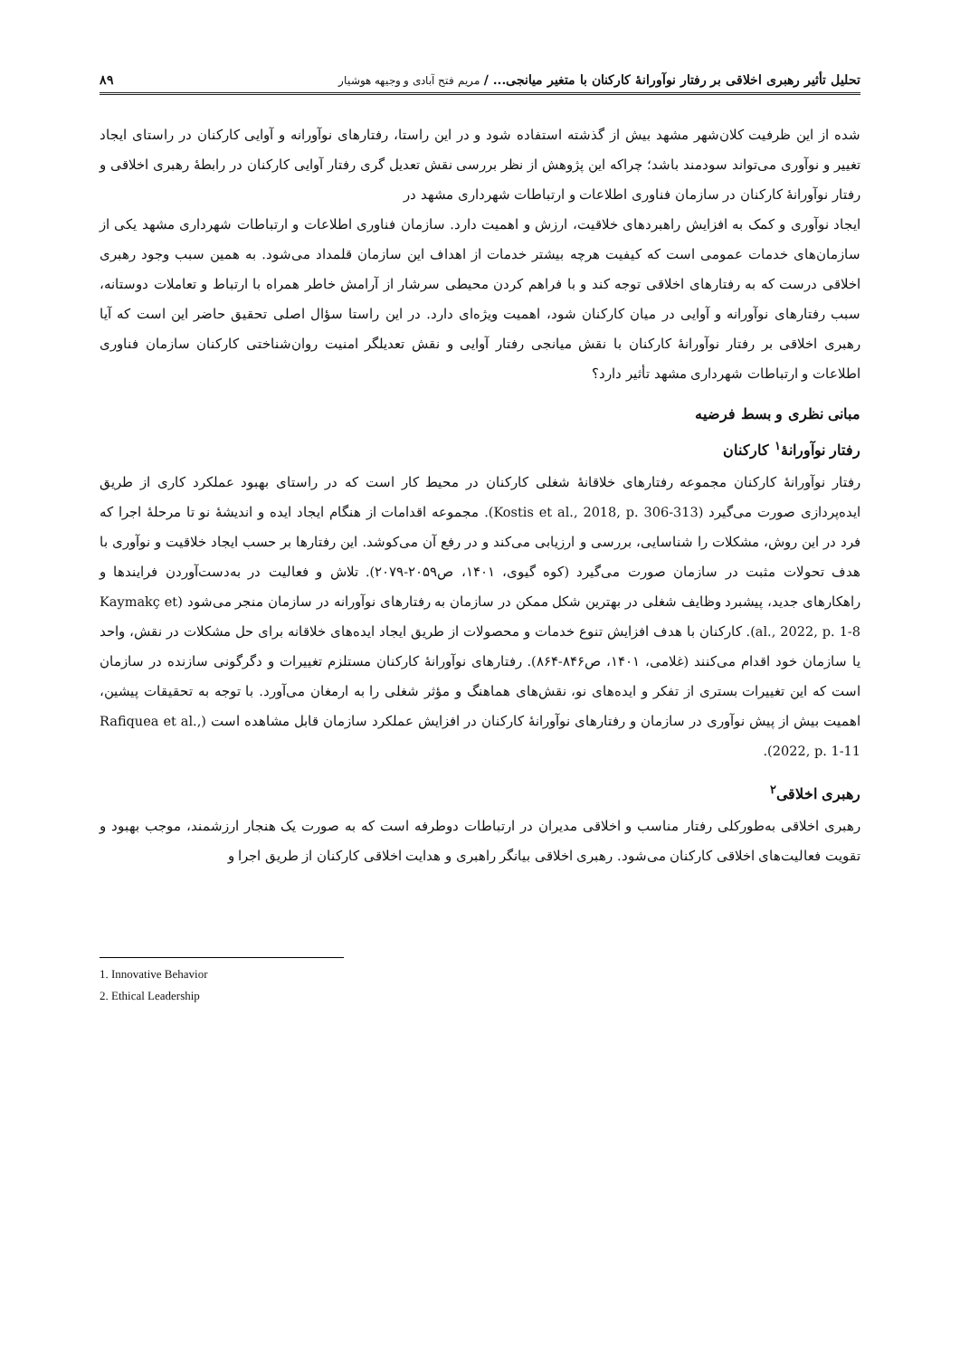تحلیل تأثیر رهبری اخلاقی بر رفتار نوآورانهٔ کارکنان با متغیر میانجی... / مریم فتح آبادی و وجیهه هوشیار
۸۹
شده از این ظرفیت کلان‌شهر مشهد بیش از گذشته استفاده شود و در این راستا، رفتارهای نوآورانه و آوایی کارکنان در راستای ایجاد تغییر و نوآوری می‌تواند سودمند باشد؛ چراکه این پژوهش از نظر بررسی نقش تعدیل گری رفتار آوایی کارکنان در رابطهٔ رهبری اخلاقی و رفتار نوآورانهٔ کارکنان در سازمان فناوری اطلاعات و ارتباطات شهرداری مشهد در
ایجاد نوآوری و کمک به افزایش راهبردهای خلاقیت، ارزش و اهمیت دارد. سازمان فناوری اطلاعات و ارتباطات شهرداری مشهد یکی از سازمان‌های خدمات عمومی است که کیفیت هرچه بیشتر خدمات از اهداف این سازمان قلمداد می‌شود. به همین سبب وجود رهبری اخلاقی درست که به رفتارهای اخلاقی توجه کند و با فراهم کردن محیطی سرشار از آرامش خاطر همراه با ارتباط و تعاملات دوستانه، سبب رفتارهای نوآورانه و آوایی در میان کارکنان شود، اهمیت ویژه‌ای دارد. در این راستا سؤال اصلی تحقیق حاضر این است که آیا رهبری اخلاقی بر رفتار نوآورانهٔ کارکنان با نقش میانجی رفتار آوایی و نقش تعدیلگر امنیت روان‌شناختی کارکنان سازمان فناوری اطلاعات و ارتباطات شهرداری مشهد تأثیر دارد؟
مبانی نظری و بسط فرضیه
رفتار نوآورانهٔ<sup>۱</sup> کارکنان
رفتار نوآورانهٔ کارکنان مجموعه رفتارهای خلاقانهٔ شغلی کارکنان در محیط کار است که در راستای بهبود عملکرد کاری از طریق ایده‌پردازی صورت می‌گیرد (Kostis et al., 2018, p. 306-313). مجموعه اقدامات از هنگام ایجاد ایده و اندیشهٔ نو تا مرحلهٔ اجرا که فرد در این روش، مشکلات را شناسایی، بررسی و ارزیابی می‌کند و در رفع آن می‌کوشد. این رفتارها بر حسب ایجاد خلاقیت و نوآوری با هدف تحولات مثبت در سازمان صورت می‌گیرد (کوه گیوی، ۱۴۰۱، ص۲۰۵۹-۲۰۷۹). تلاش و فعالیت در به‌دست‌آوردن فرایندها و راهکارهای جدید، پیشبرد وظایف شغلی در بهترین شکل ممکن در سازمان به رفتارهای نوآورانه در سازمان منجر می‌شود (Kaymakç et al., 2022, p. 1-8). کارکنان با هدف افزایش تنوع خدمات و محصولات از طریق ایجاد ایده‌های خلاقانه برای حل مشکلات در نقش، واحد یا سازمان خود اقدام می‌کنند (غلامی، ۱۴۰۱، ص۸۴۶-۸۶۴). رفتارهای نوآورانهٔ کارکنان مستلزم تغییرات و دگرگونی سازنده در سازمان است که این تغییرات بستری از تفکر و ایده‌های نو، نقش‌های هماهنگ و مؤثر شغلی را به ارمغان می‌آورد. با توجه به تحقیقات پیشین، اهمیت بیش از پیش نوآوری در سازمان و رفتارهای نوآورانهٔ کارکنان در افزایش عملکرد سازمان قابل مشاهده است (Rafiquea et al., 2022, p. 1-11).
رهبری اخلاقی<sup>۲</sup>
رهبری اخلاقی به‌طورکلی رفتار مناسب و اخلاقی مدیران در ارتباطات دوطرفه است که به صورت یک هنجار ارزشمند، موجب بهبود و تقویت فعالیت‌های اخلاقی کارکنان می‌شود. رهبری اخلاقی بیانگر راهبری و هدایت اخلاقی کارکنان از طریق اجرا و
1. Innovative Behavior
2. Ethical Leadership